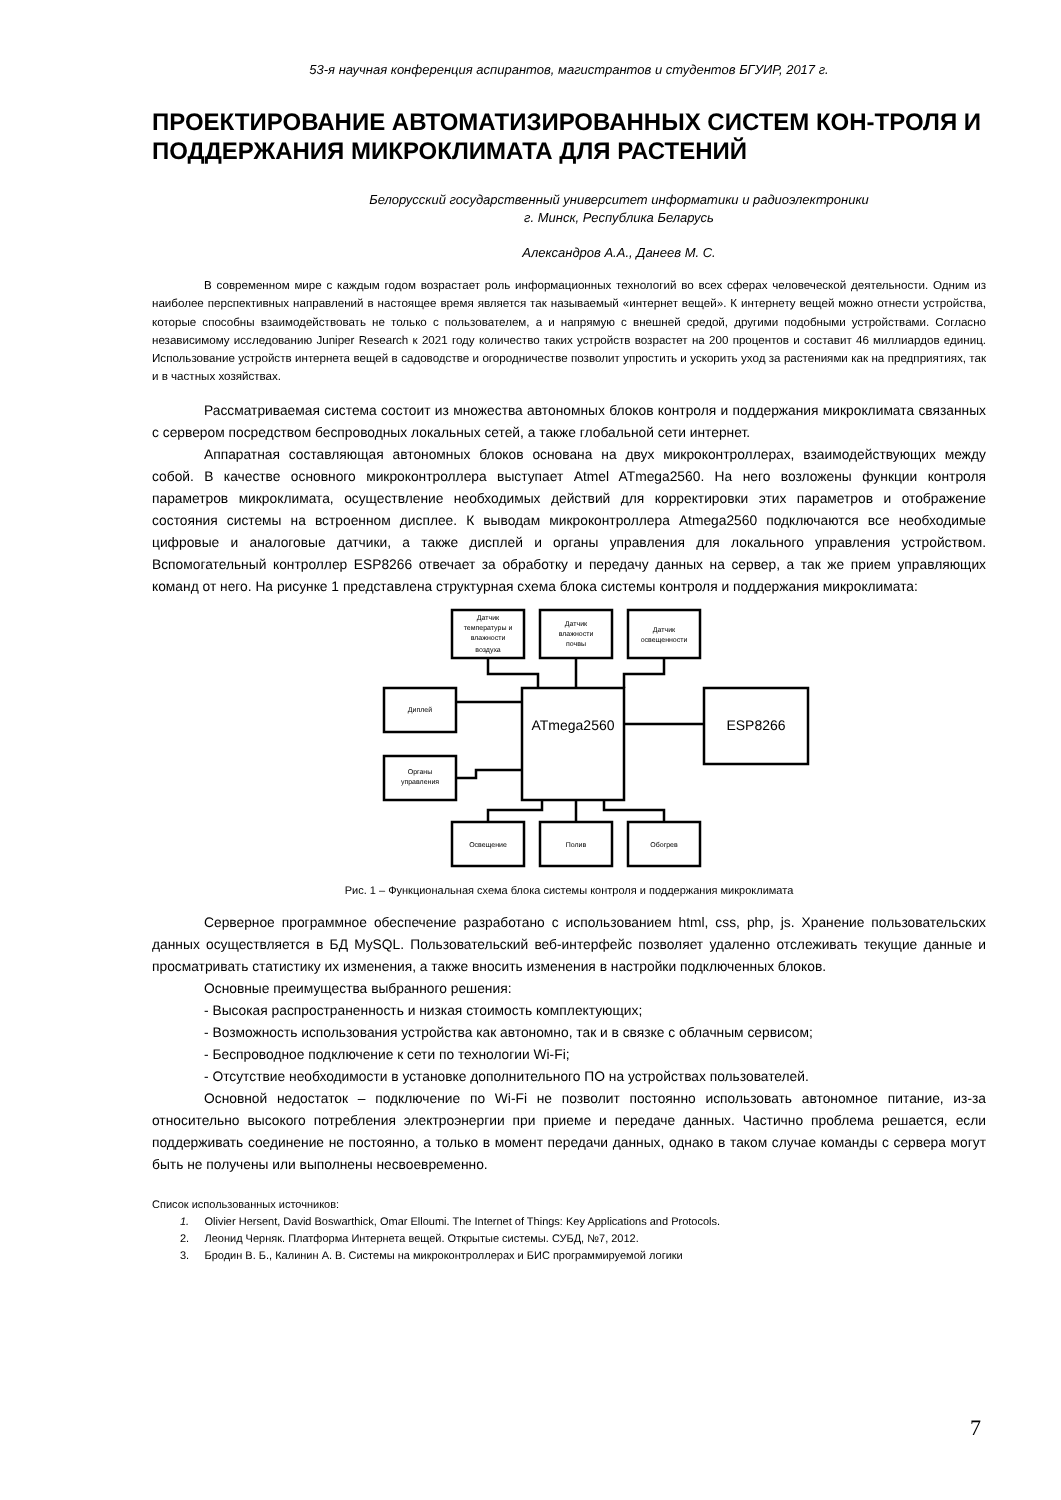53-я научная конференция аспирантов, магистрантов и студентов БГУИР, 2017 г.
ПРОЕКТИРОВАНИЕ АВТОМАТИЗИРОВАННЫХ СИСТЕМ КОН-ТРОЛЯ И ПОДДЕРЖАНИЯ МИКРОКЛИМАТА ДЛЯ РАСТЕНИЙ
Белорусский государственный университет информатики и радиоэлектроники
г. Минск, Республика Беларусь
Александров А.А., Данеев М. С.
В современном мире с каждым годом возрастает роль информационных технологий во всех сферах человеческой деятельности. Одним из наиболее перспективных направлений в настоящее время является так называемый «интернет вещей». К интернету вещей можно отнести устройства, которые способны взаимодействовать не только с пользователем, а и напрямую с внешней средой, другими подобными устройствами. Согласно независимому исследованию Juniper Research к 2021 году количество таких устройств возрастет на 200 процентов и составит 46 миллиардов единиц. Использование устройств интернета вещей в садоводстве и огородничестве позволит упростить и ускорить уход за растениями как на предприятиях, так и в частных хозяйствах.
Рассматриваемая система состоит из множества автономных блоков контроля и поддержания микроклимата связанных с сервером посредством беспроводных локальных сетей, а также глобальной сети интернет.
Аппаратная составляющая автономных блоков основана на двух микроконтроллерах, взаимодействующих между собой. В качестве основного микроконтроллера выступает Atmel ATmega2560. На него возложены функции контроля параметров микроклимата, осуществление необходимых действий для корректировки этих параметров и отображение состояния системы на встроенном дисплее. К выводам микроконтроллера Atmega2560 подключаются все необходимые цифровые и аналоговые датчики, а также дисплей и органы управления для локального управления устройством. Вспомогательный контроллер ESP8266 отвечает за обработку и передачу данных на сервер, а так же прием управляющих команд от него. На рисунке 1 представлена структурная схема блока системы контроля и поддержания микроклимата:
Датчик
температуры и
влажности
воздуха
Датчик
влажности
почвы
Датчик
освещенности
Диплей
Органы
управления
Освещение
Полив
Обогрев
ATmega2560
ESP8266
Рис. 1 – Функциональная схема блока системы контроля и поддержания микроклимата
Серверное программное обеспечение разработано с использованием html, css, php, js. Хранение пользовательских данных осуществляется в БД MySQL. Пользовательский веб-интерфейс позволяет удаленно отслеживать текущие данные и просматривать статистику их изменения, а также вносить изменения в настройки подключенных блоков.
Основные преимущества выбранного решения:
- Высокая распространенность и низкая стоимость комплектующих;
- Возможность использования устройства как автономно, так и в связке с облачным сервисом;
- Беспроводное подключение к сети по технологии Wi-Fi;
- Отсутствие необходимости в установке дополнительного ПО на устройствах пользователей.
Основной недостаток – подключение по Wi-Fi не позволит постоянно использовать автономное питание, из-за относительно высокого потребления электроэнергии при приеме и передаче данных. Частично проблема решается, если поддерживать соединение не постоянно, а только в момент передачи данных, однако в таком случае команды с сервера могут быть не получены или выполнены несвоевременно.
Список использованных источников:
1. Olivier Hersent, David Boswarthick, Omar Elloumi. The Internet of Things: Key Applications and Protocols.
2. Леонид Черняк. Платформа Интернета вещей. Открытые системы. СУБД, №7, 2012.
3. Бродин В. Б., Калинин А. В. Системы на микроконтроллерах и БИС программируемой логики
7